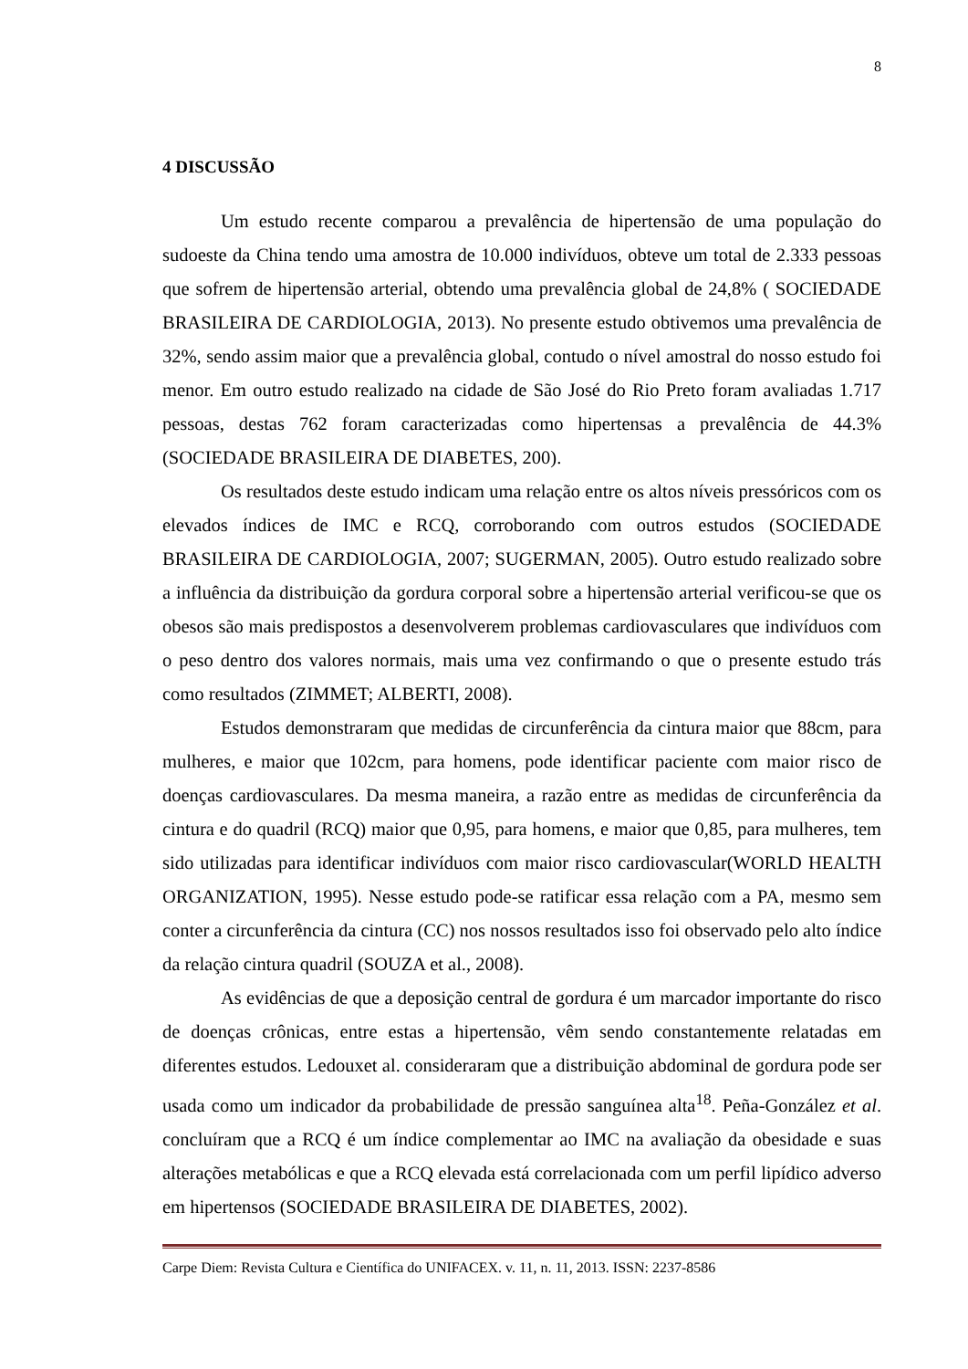8
4 DISCUSSÃO
Um estudo recente comparou a prevalência de hipertensão de uma população do sudoeste da China tendo uma amostra de 10.000 indivíduos, obteve um total de 2.333 pessoas que sofrem de hipertensão arterial, obtendo uma prevalência global de 24,8% ( SOCIEDADE BRASILEIRA DE CARDIOLOGIA, 2013). No presente estudo obtivemos uma prevalência de 32%, sendo assim maior que a prevalência global, contudo o nível amostral do nosso estudo foi menor. Em outro estudo realizado na cidade de São José do Rio Preto foram avaliadas 1.717 pessoas, destas 762 foram caracterizadas como hipertensas a prevalência de 44.3% (SOCIEDADE BRASILEIRA DE DIABETES, 200).
Os resultados deste estudo indicam uma relação entre os altos níveis pressóricos com os elevados índices de IMC e RCQ, corroborando com outros estudos (SOCIEDADE BRASILEIRA DE CARDIOLOGIA, 2007; SUGERMAN, 2005). Outro estudo realizado sobre a influência da distribuição da gordura corporal sobre a hipertensão arterial verificou-se que os obesos são mais predispostos a desenvolverem problemas cardiovasculares que indivíduos com o peso dentro dos valores normais, mais uma vez confirmando o que o presente estudo trás como resultados (ZIMMET; ALBERTI, 2008).
Estudos demonstraram que medidas de circunferência da cintura maior que 88cm, para mulheres, e maior que 102cm, para homens, pode identificar paciente com maior risco de doenças cardiovasculares. Da mesma maneira, a razão entre as medidas de circunferência da cintura e do quadril (RCQ) maior que 0,95, para homens, e maior que 0,85, para mulheres, tem sido utilizadas para identificar indivíduos com maior risco cardiovascular(WORLD HEALTH ORGANIZATION, 1995). Nesse estudo pode-se ratificar essa relação com a PA, mesmo sem conter a circunferência da cintura (CC) nos nossos resultados isso foi observado pelo alto índice da relação cintura quadril (SOUZA et al., 2008).
As evidências de que a deposição central de gordura é um marcador importante do risco de doenças crônicas, entre estas a hipertensão, vêm sendo constantemente relatadas em diferentes estudos. Ledouxet al. consideraram que a distribuição abdominal de gordura pode ser usada como um indicador da probabilidade de pressão sanguínea alta<sup>18</sup>. Peña-González et al. concluíram que a RCQ é um índice complementar ao IMC na avaliação da obesidade e suas alterações metabólicas e que a RCQ elevada está correlacionada com um perfil lipídico adverso em hipertensos (SOCIEDADE BRASILEIRA DE DIABETES, 2002).
Carpe Diem: Revista Cultura e Científica do UNIFACEX. v. 11, n. 11, 2013. ISSN: 2237-8586